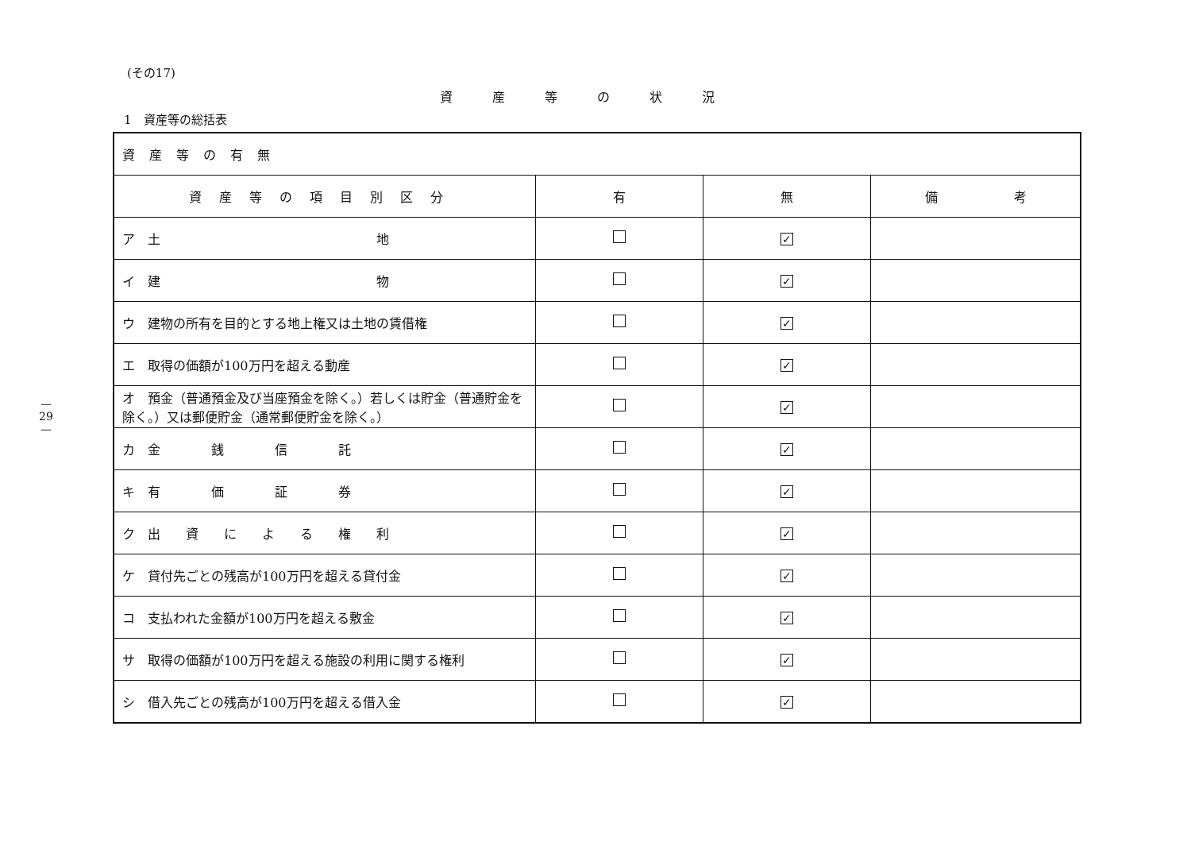— 29 —
(その17)
資産等の状況
1　資産等の総括表
| 資産等の有無 | | | |
| 資産等の項目別区分 | 有 | 無 | 備 考 |
| ア 土 地 | | ✓ | |
| イ 建 物 | | ✓ | |
| ウ 建物の所有を目的とする地上権又は土地の賃借権 | | ✓ | |
| エ 取得の価額が100万円を超える動産 | | ✓ | |
| オ 預金（普通預金及び当座預金を除く。）若しくは貯金（普通貯金を除く。）又は郵便貯金（通常郵便貯金を除く。） | | ✓ | |
| カ 金 銭 信 託 | | ✓ | |
| キ 有 価 証 券 | | ✓ | |
| ク 出 資 に よ る 権 利 | | ✓ | |
| ケ 貸付先ごとの残高が100万円を超える貸付金 | | ✓ | |
| コ 支払われた金額が100万円を超える敷金 | | ✓ | |
| サ 取得の価額が100万円を超える施設の利用に関する権利 | | ✓ | |
| シ 借入先ごとの残高が100万円を超える借入金 | | ✓ | |